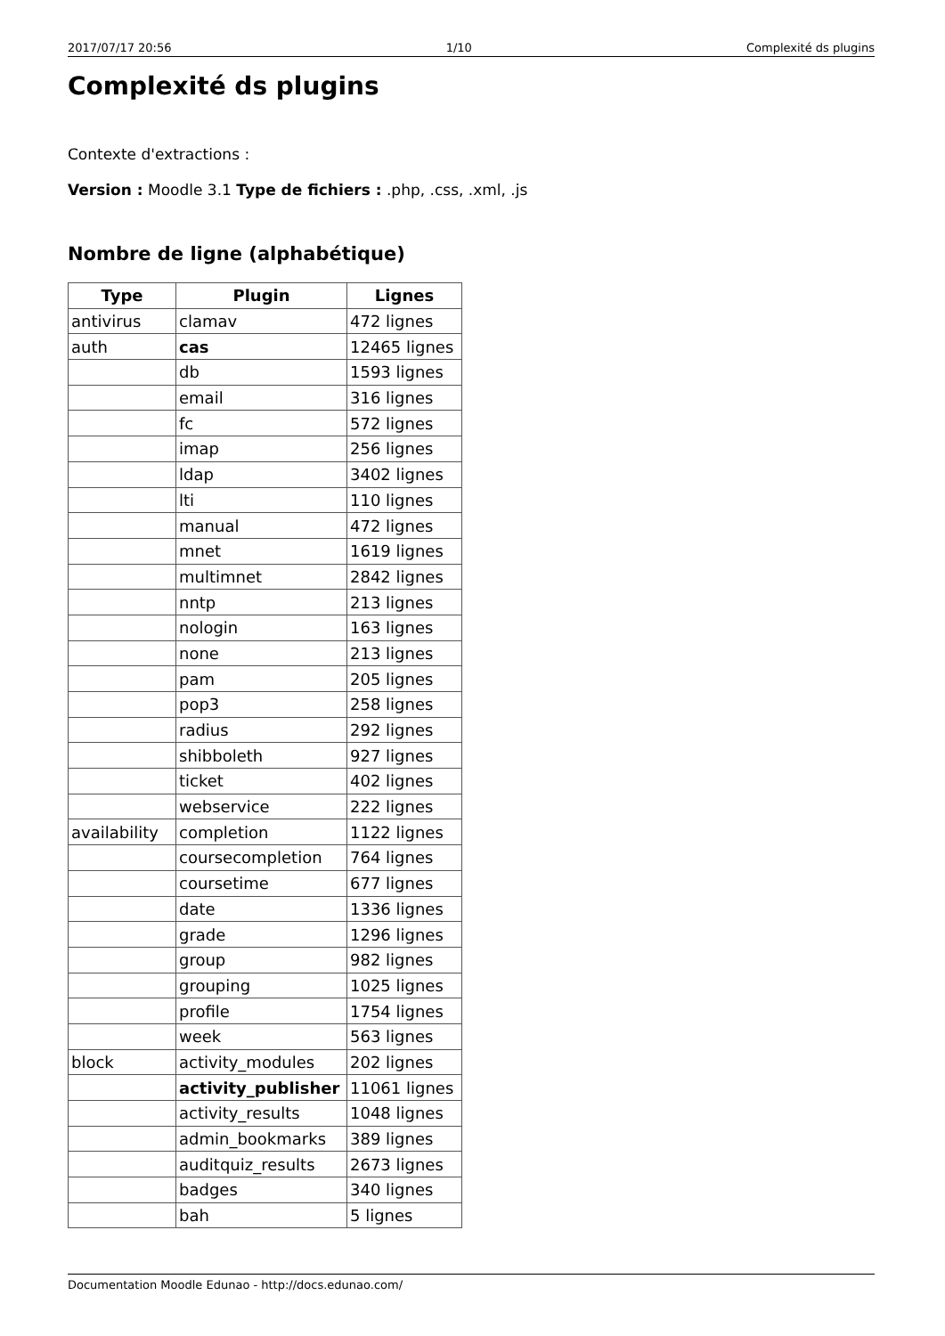2017/07/17 20:56 1/10 Complexité ds plugins
Complexité ds plugins
Contexte d'extractions :
Version : Moodle 3.1 Type de fichiers : .php, .css, .xml, .js
Nombre de ligne (alphabétique)
| Type | Plugin | Lignes |
| --- | --- | --- |
| antivirus | clamav | 472 lignes |
| auth | cas | 12465 lignes |
| | db | 1593 lignes |
| | email | 316 lignes |
| | fc | 572 lignes |
| | imap | 256 lignes |
| | ldap | 3402 lignes |
| | lti | 110 lignes |
| | manual | 472 lignes |
| | mnet | 1619 lignes |
| | multimnet | 2842 lignes |
| | nntp | 213 lignes |
| | nologin | 163 lignes |
| | none | 213 lignes |
| | pam | 205 lignes |
| | pop3 | 258 lignes |
| | radius | 292 lignes |
| | shibboleth | 927 lignes |
| | ticket | 402 lignes |
| | webservice | 222 lignes |
| availability | completion | 1122 lignes |
| | coursecompletion | 764 lignes |
| | coursetime | 677 lignes |
| | date | 1336 lignes |
| | grade | 1296 lignes |
| | group | 982 lignes |
| | grouping | 1025 lignes |
| | profile | 1754 lignes |
| | week | 563 lignes |
| block | activity_modules | 202 lignes |
| | activity_publisher | 11061 lignes |
| | activity_results | 1048 lignes |
| | admin_bookmarks | 389 lignes |
| | auditquiz_results | 2673 lignes |
| | badges | 340 lignes |
| | bah | 5 lignes |
Documentation Moodle Edunao - http://docs.edunao.com/